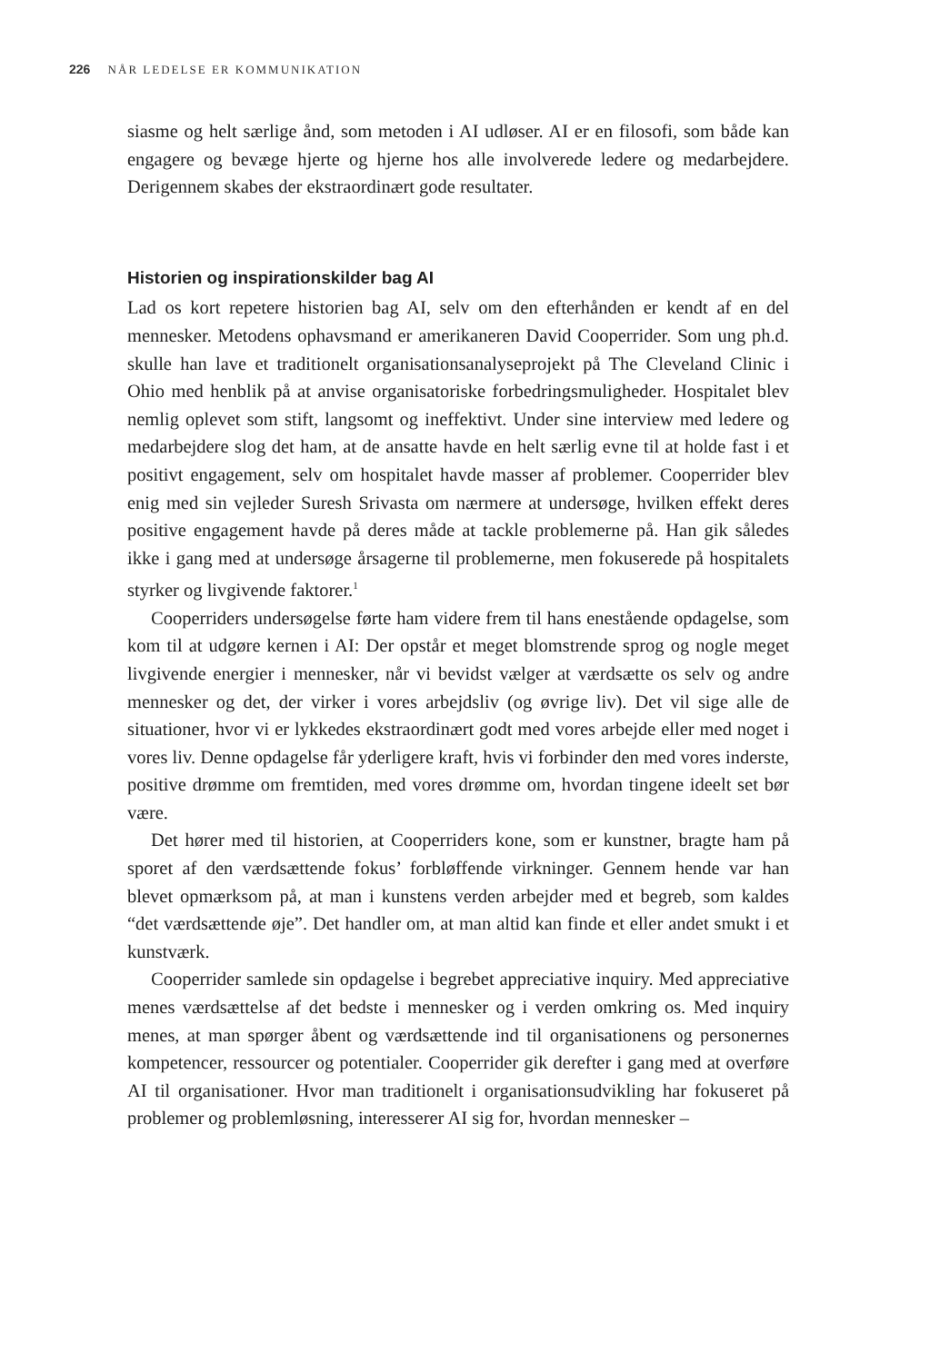226 NÅR LEDELSE ER KOMMUNIKATION
siasme og helt særlige ånd, som metoden i AI udløser. AI er en filosofi, som både kan engagere og bevæge hjerte og hjerne hos alle involverede ledere og medarbejdere. Derigennem skabes der ekstraordinært gode resultater.
Historien og inspirationskilder bag AI
Lad os kort repetere historien bag AI, selv om den efterhånden er kendt af en del mennesker. Metodens ophavsmand er amerikaneren David Cooperrider. Som ung ph.d. skulle han lave et traditionelt organisationsanalyseprojekt på The Cleveland Clinic i Ohio med henblik på at anvise organisatoriske forbedringsmuligheder. Hospitalet blev nemlig oplevet som stift, langsomt og ineffektivt. Under sine interview med ledere og medarbejdere slog det ham, at de ansatte havde en helt særlig evne til at holde fast i et positivt engagement, selv om hospitalet havde masser af problemer. Cooperrider blev enig med sin vejleder Suresh Srivasta om nærmere at undersøge, hvilken effekt deres positive engagement havde på deres måde at tackle problemerne på. Han gik således ikke i gang med at undersøge årsagerne til problemerne, men fokuserede på hospitalets styrker og livgivende faktorer.<sup>1</sup>
Cooperriders undersøgelse førte ham videre frem til hans enestående opdagelse, som kom til at udgøre kernen i AI: Der opstår et meget blomstrende sprog og nogle meget livgivende energier i mennesker, når vi bevidst vælger at værdsætte os selv og andre mennesker og det, der virker i vores arbejdsliv (og øvrige liv). Det vil sige alle de situationer, hvor vi er lykkedes ekstraordinært godt med vores arbejde eller med noget i vores liv. Denne opdagelse får yderligere kraft, hvis vi forbinder den med vores inderste, positive drømme om fremtiden, med vores drømme om, hvordan tingene ideelt set bør være.
Det hører med til historien, at Cooperriders kone, som er kunstner, bragte ham på sporet af den værdsættende fokus’ forbløffende virkninger. Gennem hende var han blevet opmærksom på, at man i kunstens verden arbejder med et begreb, som kaldes “det værdsættende øje”. Det handler om, at man altid kan finde et eller andet smukt i et kunstværk.
Cooperrider samlede sin opdagelse i begrebet appreciative inquiry. Med appreciative menes værdsættelse af det bedste i mennesker og i verden omkring os. Med inquiry menes, at man spørger åbent og værdsættende ind til organisationens og personernes kompetencer, ressourcer og potentialer. Cooperrider gik derefter i gang med at overføre AI til organisationer. Hvor man traditionelt i organisationsudvikling har fokuseret på problemer og problemløsning, interesserer AI sig for, hvordan mennesker –